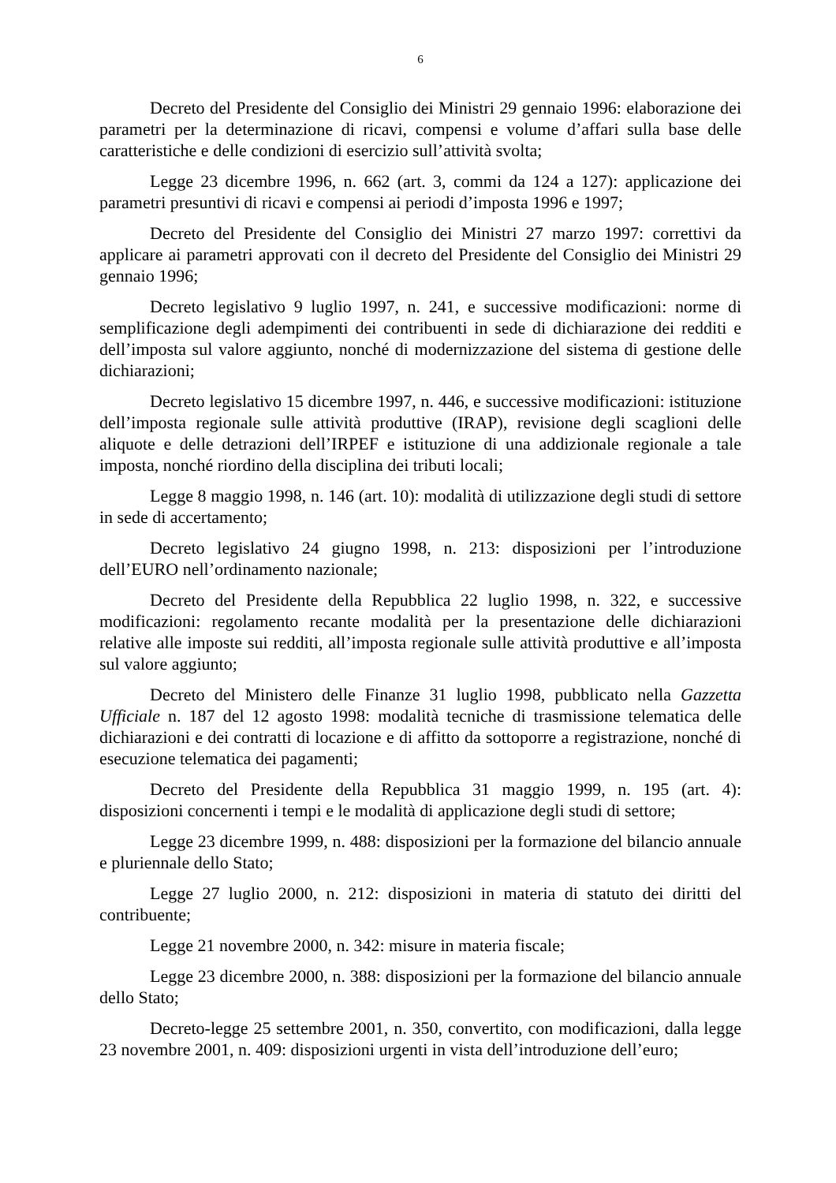6
Decreto del Presidente del Consiglio dei Ministri 29 gennaio 1996: elaborazione dei parametri per la determinazione di ricavi, compensi e volume d’affari sulla base delle caratteristiche e delle condizioni di esercizio sull’attività svolta;
Legge 23 dicembre 1996, n. 662 (art. 3, commi da 124 a 127): applicazione dei parametri presuntivi di ricavi e compensi ai periodi d’imposta 1996 e 1997;
Decreto del Presidente del Consiglio dei Ministri 27 marzo 1997: correttivi da applicare ai parametri approvati con il decreto del Presidente del Consiglio dei Ministri 29 gennaio 1996;
Decreto legislativo 9 luglio 1997, n. 241, e successive modificazioni: norme di semplificazione degli adempimenti dei contribuenti in sede di dichiarazione dei redditi e dell’imposta sul valore aggiunto, nonché di modernizzazione del sistema di gestione delle dichiarazioni;
Decreto legislativo 15 dicembre 1997, n. 446, e successive modificazioni: istituzione dell’imposta regionale sulle attività produttive (IRAP), revisione degli scaglioni delle aliquote e delle detrazioni dell’IRPEF e istituzione di una addizionale regionale a tale imposta, nonché riordino della disciplina dei tributi locali;
Legge 8 maggio 1998, n. 146 (art. 10): modalità di utilizzazione degli studi di settore in sede di accertamento;
Decreto legislativo 24 giugno 1998, n. 213: disposizioni per l’introduzione dell’EURO nell’ordinamento nazionale;
Decreto del Presidente della Repubblica 22 luglio 1998, n. 322, e successive modificazioni: regolamento recante modalità per la presentazione delle dichiarazioni relative alle imposte sui redditi, all’imposta regionale sulle attività produttive e all’imposta sul valore aggiunto;
Decreto del Ministero delle Finanze 31 luglio 1998, pubblicato nella Gazzetta Ufficiale n. 187 del 12 agosto 1998: modalità tecniche di trasmissione telematica delle dichiarazioni e dei contratti di locazione e di affitto da sottoporre a registrazione, nonché di esecuzione telematica dei pagamenti;
Decreto del Presidente della Repubblica 31 maggio 1999, n. 195 (art. 4): disposizioni concernenti i tempi e le modalità di applicazione degli studi di settore;
Legge 23 dicembre 1999, n. 488: disposizioni per la formazione del bilancio annuale e pluriennale dello Stato;
Legge 27 luglio 2000, n. 212: disposizioni in materia di statuto dei diritti del contribuente;
Legge 21 novembre 2000, n. 342: misure in materia fiscale;
Legge 23 dicembre 2000, n. 388: disposizioni per la formazione del bilancio annuale dello Stato;
Decreto-legge 25 settembre 2001, n. 350, convertito, con modificazioni, dalla legge 23 novembre 2001, n. 409: disposizioni urgenti in vista dell’introduzione dell’euro;